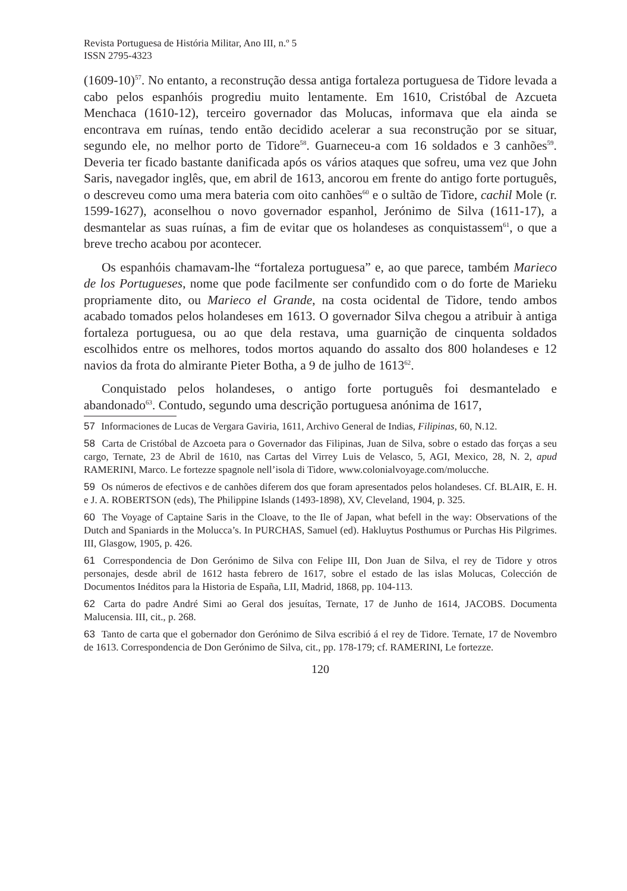Revista Portuguesa de História Militar, Ano III, n.º 5
ISSN 2795-4323
(1609-10)<sup>57</sup>. No entanto, a reconstrução dessa antiga fortaleza portuguesa de Tidore levada a cabo pelos espanhóis progrediu muito lentamente. Em 1610, Cristóbal de Azcueta Menchaca (1610-12), terceiro governador das Molucas, informava que ela ainda se encontrava em ruínas, tendo então decidido acelerar a sua reconstrução por se situar, segundo ele, no melhor porto de Tidore<sup>58</sup>. Guarneceu-a com 16 soldados e 3 canhões<sup>59</sup>. Deveria ter ficado bastante danificada após os vários ataques que sofreu, uma vez que John Saris, navegador inglês, que, em abril de 1613, ancorou em frente do antigo forte português, o descreveu como uma mera bateria com oito canhões<sup>60</sup> e o sultão de Tidore, cachil Mole (r. 1599-1627), aconselhou o novo governador espanhol, Jerónimo de Silva (1611-17), a desmantelar as suas ruínas, a fim de evitar que os holandeses as conquistassem<sup>61</sup>, o que a breve trecho acabou por acontecer.
Os espanhóis chamavam-lhe “fortaleza portuguesa” e, ao que parece, também Marieco de los Portugueses, nome que pode facilmente ser confundido com o do forte de Marieku propriamente dito, ou Marieco el Grande, na costa ocidental de Tidore, tendo ambos acabado tomados pelos holandeses em 1613. O governador Silva chegou a atribuir à antiga fortaleza portuguesa, ou ao que dela restava, uma guarnição de cinquenta soldados escolhidos entre os melhores, todos mortos aquando do assalto dos 800 holandeses e 12 navios da frota do almirante Pieter Botha, a 9 de julho de 1613<sup>62</sup>.
Conquistado pelos holandeses, o antigo forte português foi desmantelado e abandonado<sup>63</sup>. Contudo, segundo uma descrição portuguesa anónima de 1617,
57 Informaciones de Lucas de Vergara Gaviria, 1611, Archivo General de Indias, Filipinas, 60, N.12.
58 Carta de Cristóbal de Azcoeta para o Governador das Filipinas, Juan de Silva, sobre o estado das forças a seu cargo, Ternate, 23 de Abril de 1610, nas Cartas del Virrey Luis de Velasco, 5, AGI, Mexico, 28, N. 2, apud RAMERINI, Marco. Le fortezze spagnole nell’isola di Tidore, www.colonialvoyage.com/molucche.
59 Os números de efectivos e de canhões diferem dos que foram apresentados pelos holandeses. Cf. BLAIR, E. H. e J. A. ROBERTSON (eds), The Philippine Islands (1493-1898), XV, Cleveland, 1904, p. 325.
60 The Voyage of Captaine Saris in the Cloave, to the Ile of Japan, what befell in the way: Observations of the Dutch and Spaniards in the Molucca’s. In PURCHAS, Samuel (ed). Hakluytus Posthumus or Purchas His Pilgrimes. III, Glasgow, 1905, p. 426.
61 Correspondencia de Don Gerónimo de Silva con Felipe III, Don Juan de Silva, el rey de Tidore y otros personajes, desde abril de 1612 hasta febrero de 1617, sobre el estado de las islas Molucas, Colección de Documentos Inéditos para la Historia de España, LII, Madrid, 1868, pp. 104-113.
62 Carta do padre André Simi ao Geral dos jesuítas, Ternate, 17 de Junho de 1614, JACOBS. Documenta Malucensia. III, cit., p. 268.
63 Tanto de carta que el gobernador don Gerónimo de Silva escribió á el rey de Tidore. Ternate, 17 de Novembro de 1613. Correspondencia de Don Gerónimo de Silva, cit., pp. 178-179; cf. RAMERINI, Le fortezze.
120